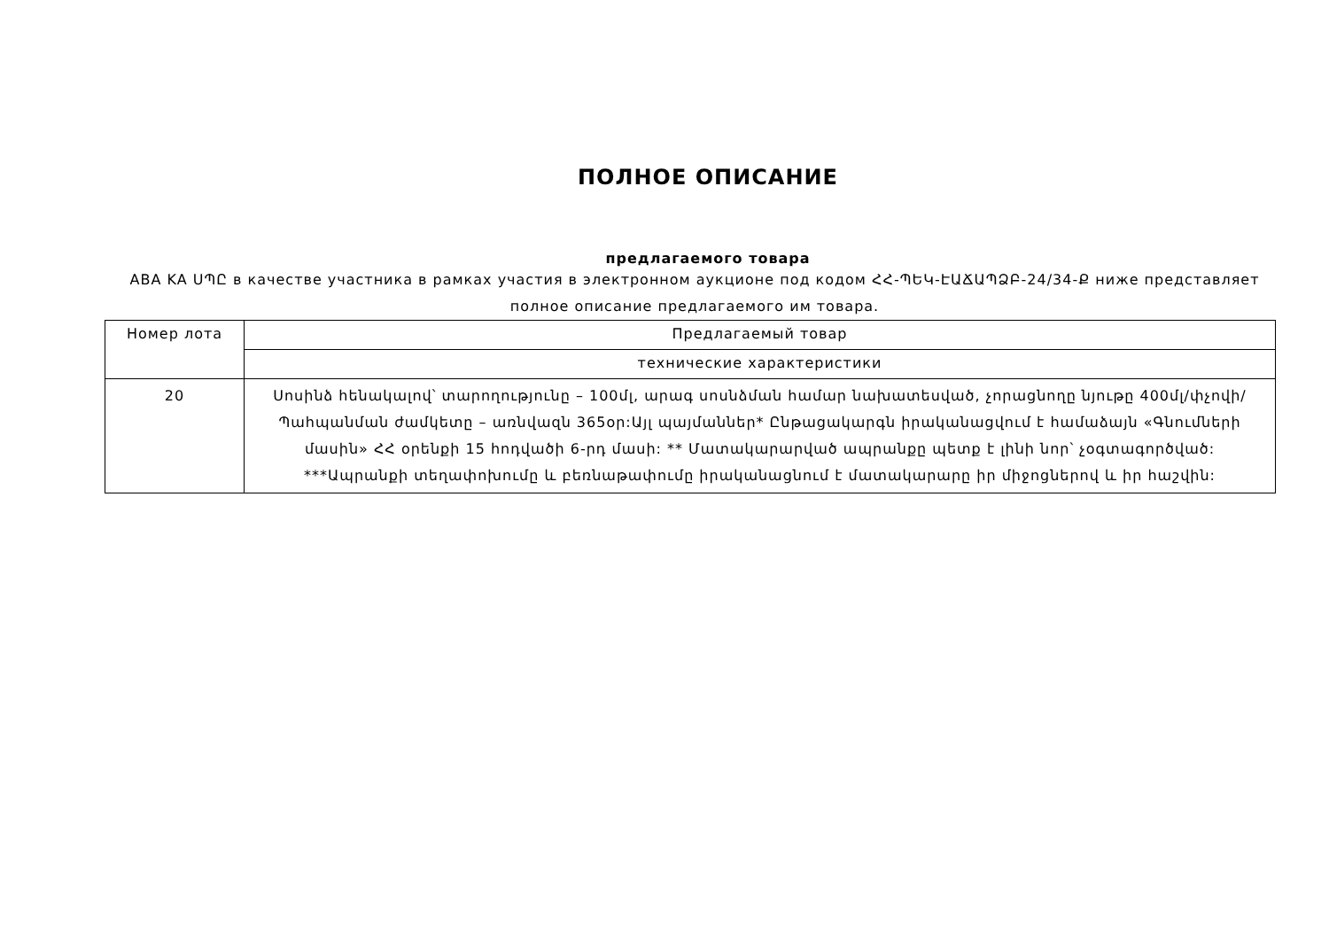ПОЛНОЕ ОПИСАНИЕ
предлагаемого товара
ABA KA ՍՊԸ в качестве участника в рамках участия в электронном аукционе под кодом ՀՀ-ՊԵԿ-ԷԱՃԱՊՁԲ-24/34-Ք ниже представляет полное описание предлагаемого им товара.
| Номер лота | Предлагаемый товар |
| --- | --- |
| | технические характеристики |
| 20 | Սոսինձ հենակալով՝ տարողությունը – 100մլ, արագ սոսնձման համար նախատեսված, չորացնողը նյութը 400մլ/փչովի/ Պահպանման ժամկետը – առնվազն 365օր:Այլ պայմաններ* Ընթացակարգն իրականացվում է համաձայն «Գնումների մասին» ՀՀ օրենքի 15 հոդվածի 6-րդ մասի: ** Մատակարարված ապրանքը պետք է լինի նոր՝ չօգտագործված: ***Ապրանքի տեղափոխումը և բեռնաթափումը իրականացնում է մատակարարը իր միջոցներով և իր հաշվին: |